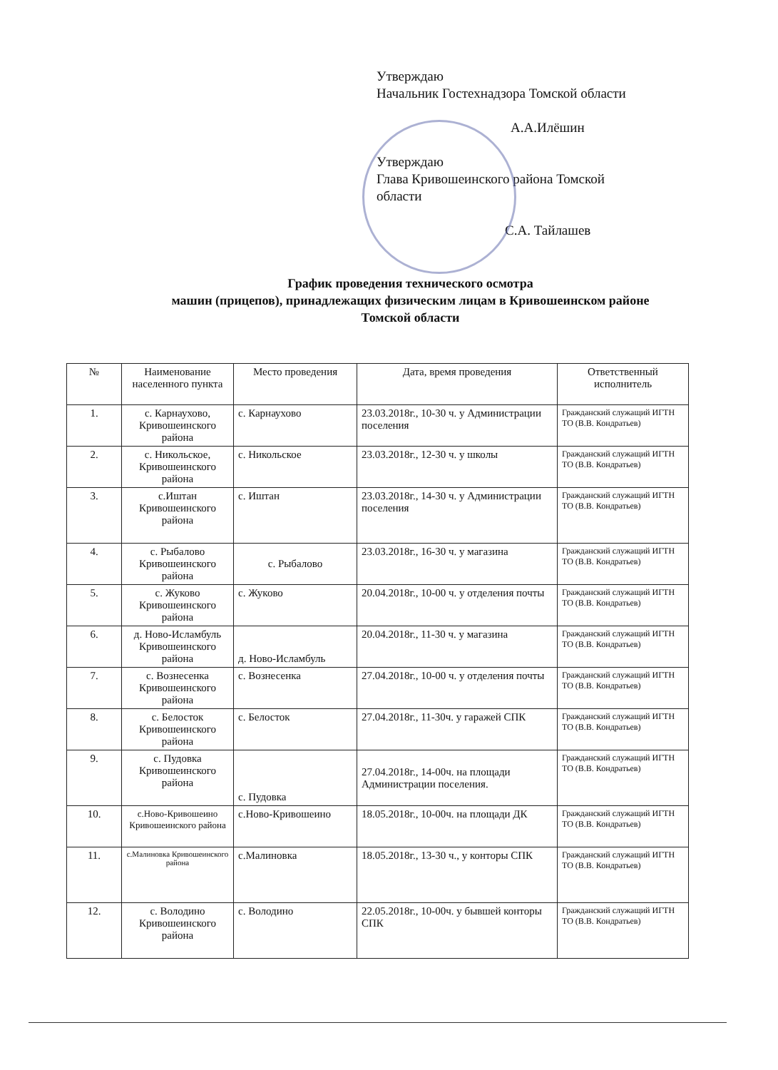Утверждаю
Начальник Гостехнадзора Томской области
А.А.Илёшин
Утверждаю
Глава Кривошеинского района Томской
области
С.А. Тайлашев
График проведения технического осмотра
машин (прицепов), принадлежащих физическим лицам в Кривошеинском районе
Томской области
| № | Наименование населенного пункта | Место проведения | Дата, время проведения | Ответственный исполнитель |
| --- | --- | --- | --- | --- |
| 1. | с. Карнаухово, Кривошеинского района | с. Карнаухово | 23.03.2018г., 10-30 ч. у Администрации поселения | Гражданский служащий ИГТН ТО (В.В. Кондратьев) |
| 2. | с. Никольское, Кривошеинского района | с. Никольское | 23.03.2018г., 12-30 ч. у школы | Гражданский служащий ИГТН ТО (В.В. Кондратьев) |
| 3. | с.Иштан Кривошеинского района | с. Иштан | 23.03.2018г., 14-30 ч. у Администрации поселения | Гражданский служащий ИГТН ТО (В.В. Кондратьев) |
| 4. | с. Рыбалово Кривошеинского района | с. Рыбалово | 23.03.2018г., 16-30 ч. у магазина | Гражданский служащий ИГТН ТО (В.В. Кондратьев) |
| 5. | с. Жуково Кривошеинского района | с. Жуково | 20.04.2018г., 10-00 ч. у отделения почты | Гражданский служащий ИГТН ТО (В.В. Кондратьев) |
| 6. | д. Ново-Исламбуль Кривошеинского района | д. Ново-Исламбуль | 20.04.2018г., 11-30 ч. у магазина | Гражданский служащий ИГТН ТО (В.В. Кондратьев) |
| 7. | с. Вознесенка Кривошеинского района | с. Вознесенка | 27.04.2018г., 10-00 ч. у отделения почты | Гражданский служащий ИГТН ТО (В.В. Кондратьев) |
| 8. | с. Белосток Кривошеинского района | с. Белосток | 27.04.2018г., 11-30ч. у гаражей СПК | Гражданский служащий ИГТН ТО (В.В. Кондратьев) |
| 9. | с. Пудовка Кривошеинского района | с. Пудовка | 27.04.2018г., 14-00ч. на площади Администрации поселения. | Гражданский служащий ИГТН ТО (В.В. Кондратьев) |
| 10. | с.Ново-Кривошеино Кривошеинского района | с.Ново-Кривошеино | 18.05.2018г., 10-00ч. на площади ДК | Гражданский служащий ИГТН ТО (В.В. Кондратьев) |
| 11. | с.Малиновка Кривошеинского района | с.Малиновка | 18.05.2018г., 13-30 ч., у конторы СПК | Гражданский служащий ИГТН ТО (В.В. Кондратьев) |
| 12. | с. Володино Кривошеинского района | с. Володино | 22.05.2018г., 10-00ч. у бывшей конторы СПК | Гражданский служащий ИГТН ТО (В.В. Кондратьев) |